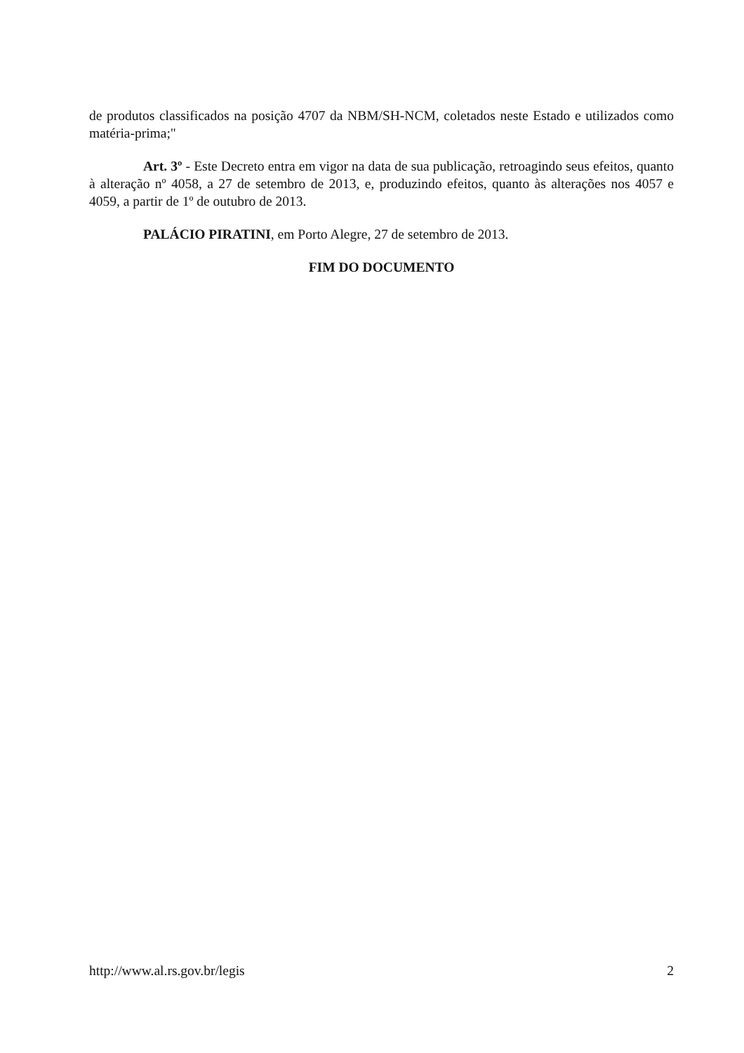de produtos classificados na posição 4707 da NBM/SH-NCM, coletados neste Estado e utilizados como matéria-prima;"
Art. 3º - Este Decreto entra em vigor na data de sua publicação, retroagindo seus efeitos, quanto à alteração nº 4058, a 27 de setembro de 2013, e, produzindo efeitos, quanto às alterações nos 4057 e 4059, a partir de 1º de outubro de 2013.
PALÁCIO PIRATINI, em Porto Alegre, 27 de setembro de 2013.
FIM DO DOCUMENTO
http://www.al.rs.gov.br/legis 2